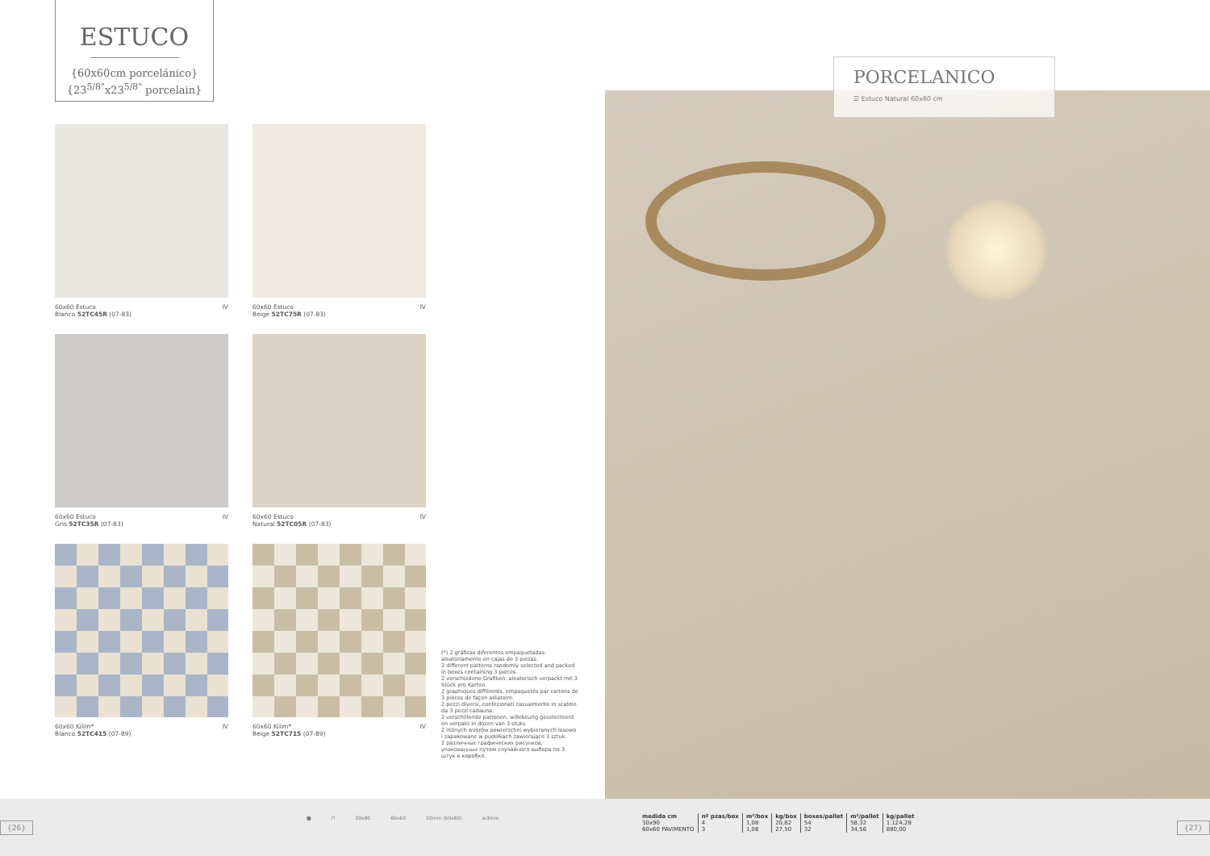ESTUCO
{60x60cm porcelánico}
{23<sup>5/8"</sup>x23<sup>5/8"</sup> porcelain}
60x60 Estuco
Blanco 52TC45R (07-83) IV
60x60 Estuco
Beige 52TC75R (07-83) IV
60x60 Estuco
Gris 52TC35R (07-83) IV
60x60 Estuco
Natural 52TC05R (07-83) IV
60x60 Kilim*
Blanco 52TC415 (07-89) IV
60x60 Kilim*
Beige 52TC715 (07-89) IV
(*) 2 gráficas diferentes empaquetadas aleatoriamente en cajas de 3 piezas.
2 different patterns randomly selected and packed in boxes containing 3 pieces.
2 verschiedene Grafiken, aleatorisch verpackt mit 3 Stück pro Karton.
2 graphiques différents, empaquetés par cartons de 3 pièces de façon aléatoire.
2 pezzi diversi, confezionati casualmente in scatole da 3 pezzi cadauna.
2 verschillende patronen, willekeurig geselecteerd en verpakt in dozen van 3 stuks
2 różnych wzorów powierzchni wybieranych losowo i zapakowane w pudełkach zawierające 3 sztuk.
2 различных графических рисунков, упакованных путем случайного выбора по 3 штук в коробке.
PORCELANICO
☰ Estuco Natural 60x60 cm
{26}
■ ⊓ 30x90 60x60 10mm (60x60) ≥3mm
| medida cm | nº pzas/box | m²/box | kg/box | boxes/pallet | m²/pallet | kg/pallet |
| --- | --- | --- | --- | --- | --- | --- |
| 30x90 | 4 | 1,08 | 20,82 | 54 | 58,32 | 1.124,28 |
| 60x60 PAVIMENTO | 3 | 1,08 | 27,50 | 32 | 34,56 | 880,00 |
{27}